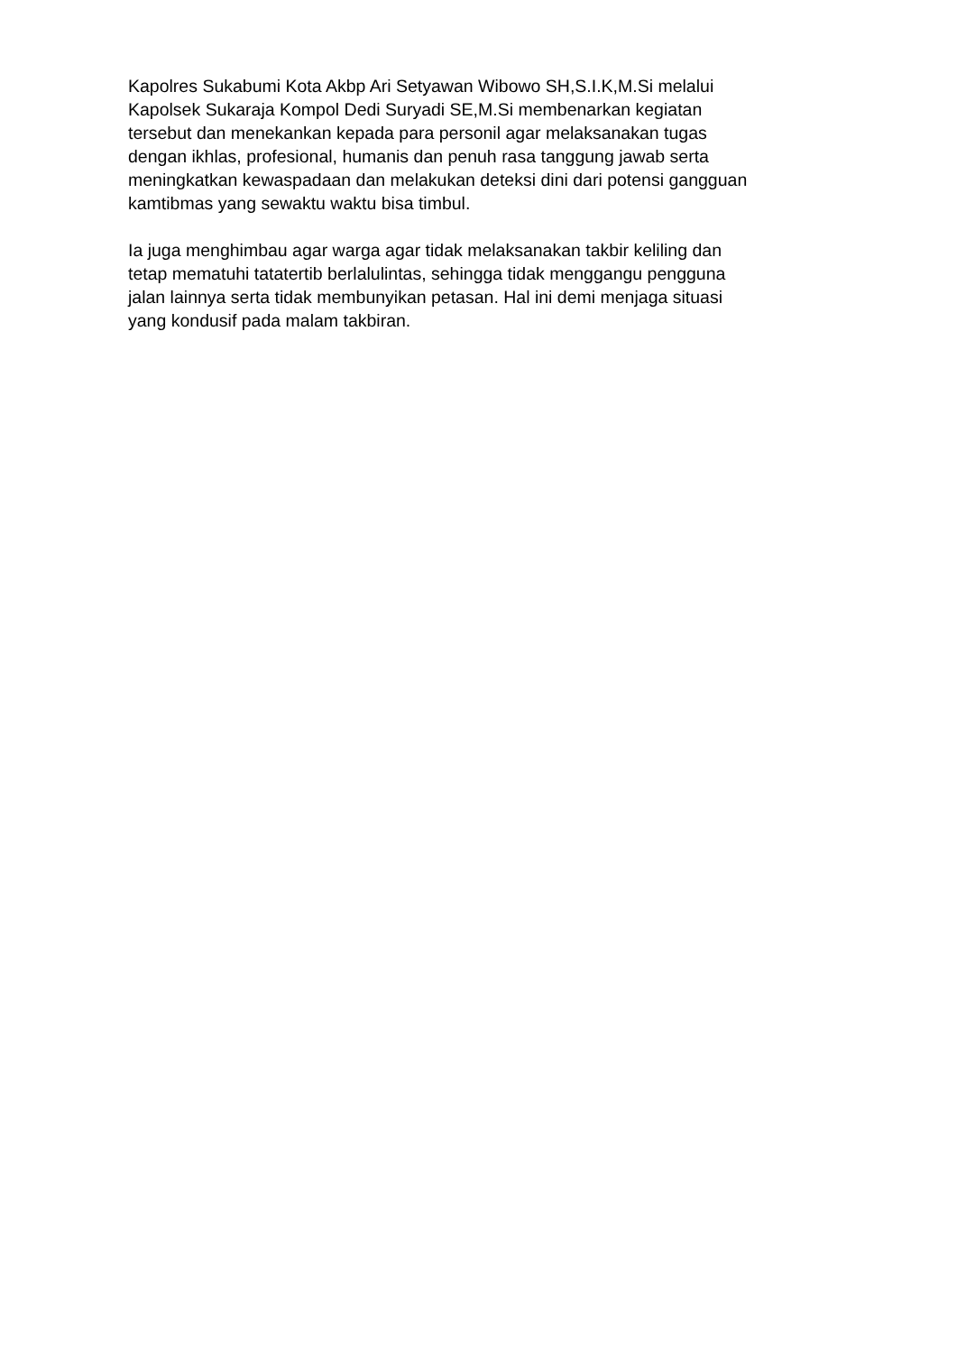Kapolres Sukabumi Kota Akbp Ari Setyawan Wibowo SH,S.I.K,M.Si melalui Kapolsek Sukaraja Kompol Dedi Suryadi SE,M.Si membenarkan kegiatan tersebut dan menekankan kepada para personil agar melaksanakan tugas dengan ikhlas, profesional, humanis dan penuh rasa tanggung jawab serta meningkatkan kewaspadaan dan melakukan deteksi dini dari potensi gangguan kamtibmas yang sewaktu waktu bisa timbul.
Ia juga menghimbau agar warga agar tidak melaksanakan takbir keliling dan tetap mematuhi tatatertib berlalulintas, sehingga tidak menggangu pengguna jalan lainnya serta tidak membunyikan petasan. Hal ini demi menjaga situasi yang kondusif pada malam takbiran.